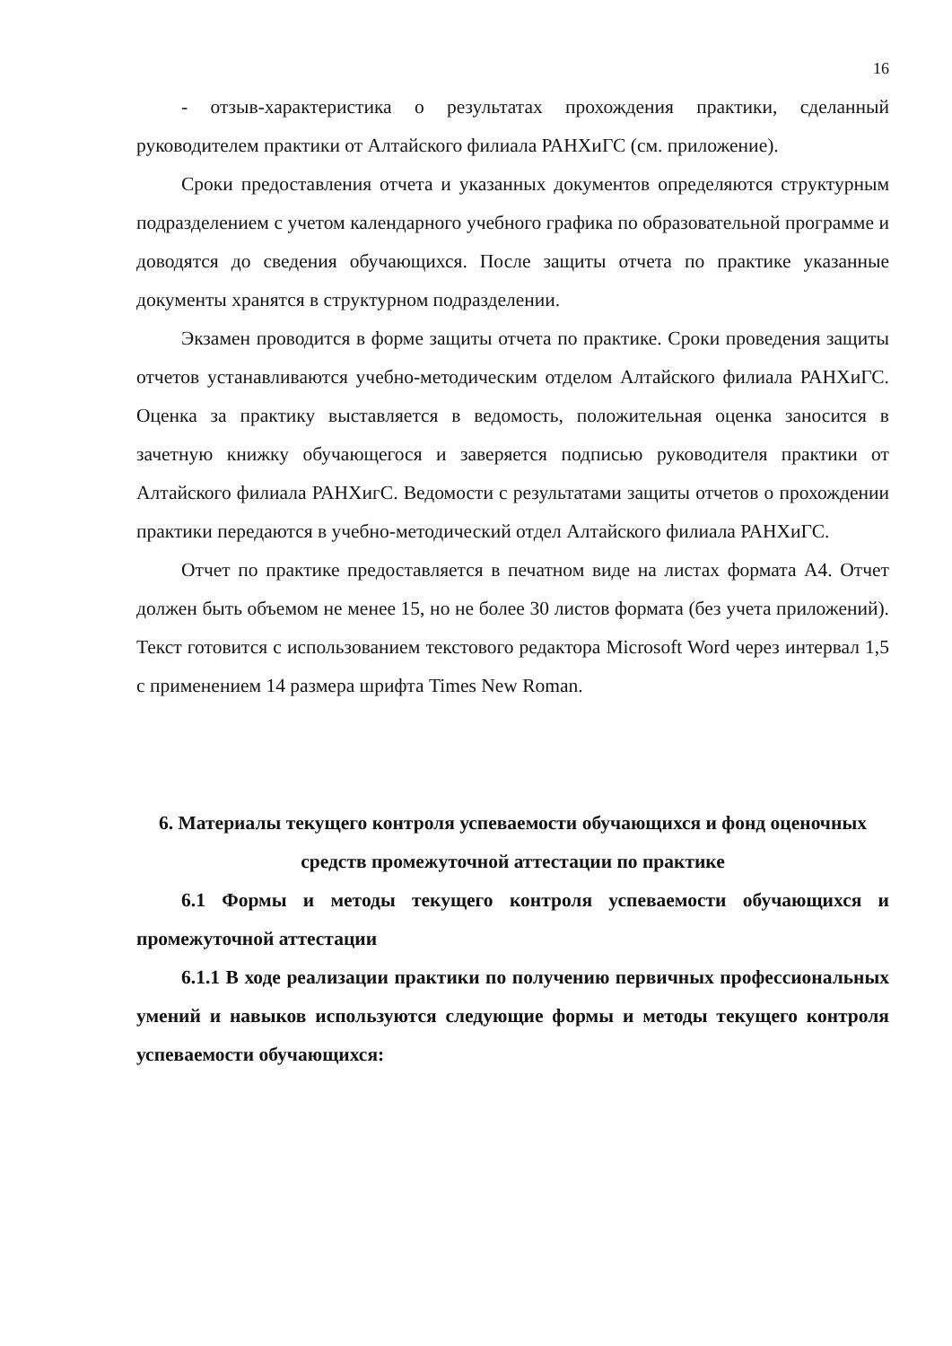16
- отзыв-характеристика о результатах прохождения практики, сделанный руководителем практики от Алтайского филиала РАНХиГС (см. приложение).
Сроки предоставления отчета и указанных документов определяются структурным подразделением с учетом календарного учебного графика по образовательной программе и доводятся до сведения обучающихся. После защиты отчета по практике указанные документы хранятся в структурном подразделении.
Экзамен проводится в форме защиты отчета по практике. Сроки проведения защиты отчетов устанавливаются учебно-методическим отделом Алтайского филиала РАНХиГС. Оценка за практику выставляется в ведомость, положительная оценка заносится в зачетную книжку обучающегося и заверяется подписью руководителя практики от Алтайского филиала РАНХигС. Ведомости с результатами защиты отчетов о прохождении практики передаются в учебно-методический отдел Алтайского филиала РАНХиГС.
Отчет по практике предоставляется в печатном виде на листах формата А4. Отчет должен быть объемом не менее 15, но не более 30 листов формата (без учета приложений). Текст готовится с использованием текстового редактора Microsoft Word через интервал 1,5 с применением 14 размера шрифта Times New Roman.
6. Материалы текущего контроля успеваемости обучающихся и фонд оценочных средств промежуточной аттестации по практике
6.1 Формы и методы текущего контроля успеваемости обучающихся и промежуточной аттестации
6.1.1 В ходе реализации практики по получению первичных профессиональных умений и навыков используются следующие формы и методы текущего контроля успеваемости обучающихся: